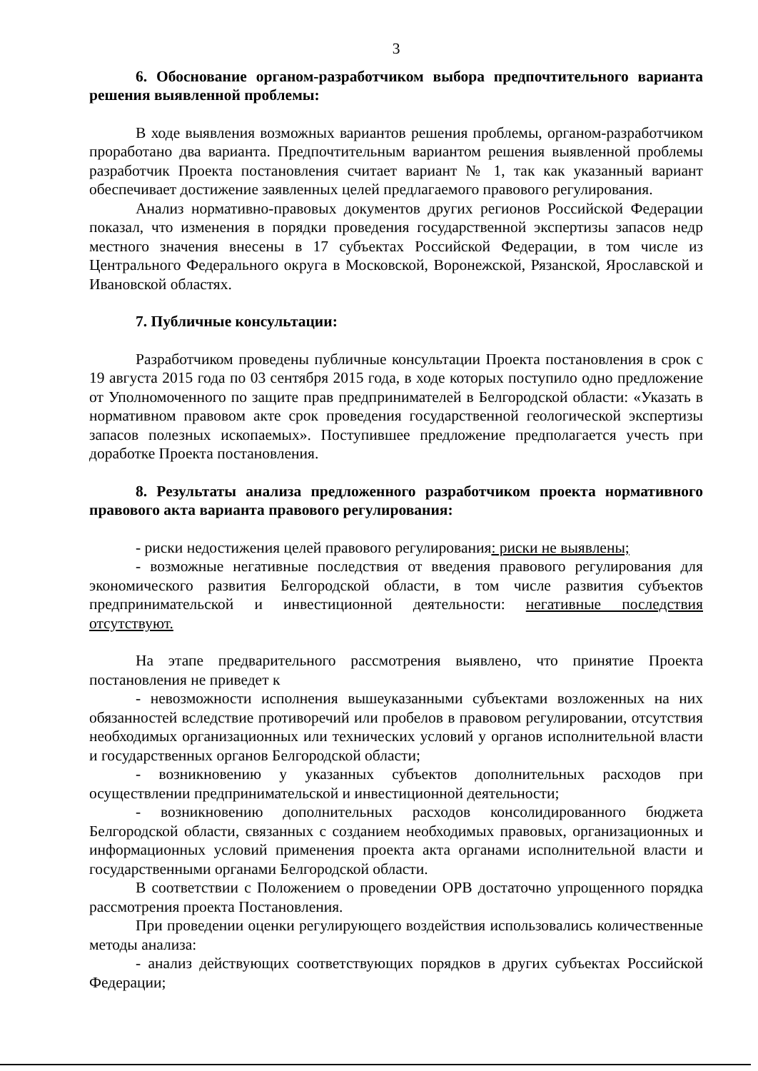3
6. Обоснование органом-разработчиком выбора предпочтительного варианта решения выявленной проблемы:
В ходе выявления возможных вариантов решения проблемы, органом-разработчиком проработано два варианта. Предпочтительным вариантом решения выявленной проблемы разработчик Проекта постановления считает вариант № 1, так как указанный вариант обеспечивает достижение заявленных целей предлагаемого правового регулирования.
Анализ нормативно-правовых документов других регионов Российской Федерации показал, что изменения в порядки проведения государственной экспертизы запасов недр местного значения внесены в 17 субъектах Российской Федерации, в том числе из Центрального Федерального округа в Московской, Воронежской, Рязанской, Ярославской и Ивановской областях.
7. Публичные консультации:
Разработчиком проведены публичные консультации Проекта постановления в срок с 19 августа 2015 года по 03 сентября 2015 года, в ходе которых поступило одно предложение от Уполномоченного по защите прав предпринимателей в Белгородской области: «Указать в нормативном правовом акте срок проведения государственной геологической экспертизы запасов полезных ископаемых». Поступившее предложение предполагается учесть при доработке Проекта постановления.
8. Результаты анализа предложенного разработчиком проекта нормативного правового акта варианта правового регулирования:
- риски недостижения целей правового регулирования: риски не выявлены;
- возможные негативные последствия от введения правового регулирования для экономического развития Белгородской области, в том числе развития субъектов предпринимательской и инвестиционной деятельности: негативные последствия отсутствуют.
На этапе предварительного рассмотрения выявлено, что принятие Проекта постановления не приведет к
- невозможности исполнения вышеуказанными субъектами возложенных на них обязанностей вследствие противоречий или пробелов в правовом регулировании, отсутствия необходимых организационных или технических условий у органов исполнительной власти и государственных органов Белгородской области;
- возникновению у указанных субъектов дополнительных расходов при осуществлении предпринимательской и инвестиционной деятельности;
- возникновению дополнительных расходов консолидированного бюджета Белгородской области, связанных с созданием необходимых правовых, организационных и информационных условий применения проекта акта органами исполнительной власти и государственными органами Белгородской области.
В соответствии с Положением о проведении ОРВ достаточно упрощенного порядка рассмотрения проекта Постановления.
При проведении оценки регулирующего воздействия использовались количественные методы анализа:
- анализ действующих соответствующих порядков в других субъектах Российской Федерации;